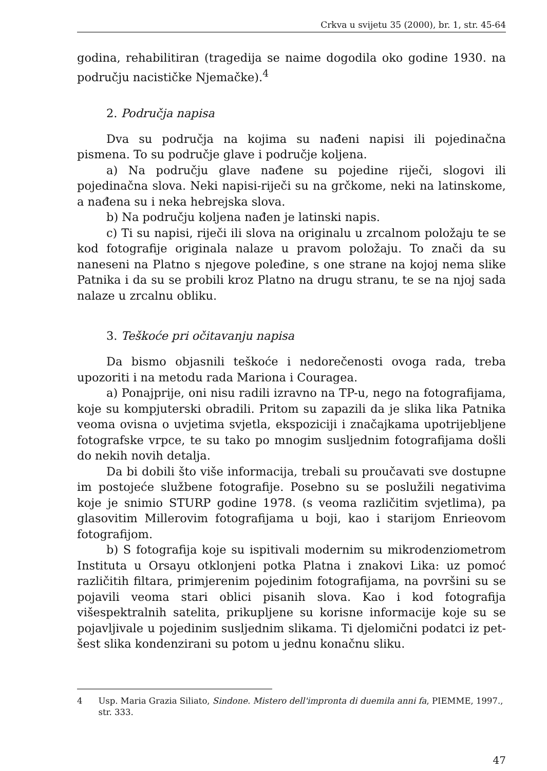Crkva u svijetu 35 (2000), br. 1, str. 45-64
godina, rehabilitiran (tragedija se naime dogodila oko godine 1930. na području nacističke Njemačke).<sup>4</sup>
2. Područja napisa
Dva su područja na kojima su nađeni napisi ili pojedinačna pismena. To su područje glave i područje koljena.
a) Na području glave nađene su pojedine riječi, slogovi ili pojedinačna slova. Neki napisi-riječi su na grčkome, neki na latinskome, a nađena su i neka hebrejska slova.
b) Na području koljena nađen je latinski napis.
c) Ti su napisi, riječi ili slova na originalu u zrcalnom položaju te se kod fotografije originala nalaze u pravom položaju. To znači da su naneseni na Platno s njegove poleđine, s one strane na kojoj nema slike Patnika i da su se probili kroz Platno na drugu stranu, te se na njoj sada nalaze u zrcalnu obliku.
3. Teškoće pri očitavanju napisa
Da bismo objasnili teškoće i nedorečenosti ovoga rada, treba upozoriti i na metodu rada Mariona i Couragea.
a) Ponajprije, oni nisu radili izravno na TP-u, nego na fotografijama, koje su kompjuterski obradili. Pritom su zapazili da je slika lika Patnika veoma ovisna o uvjetima svjetla, ekspoziciji i značajkama upotrijebljene fotografske vrpce, te su tako po mnogim susljednim fotografijama došli do nekih novih detalja.
Da bi dobili što više informacija, trebali su proučavati sve dostupne im postojeće službene fotografije. Posebno su se poslužili negativima koje je snimio STURP godine 1978. (s veoma različitim svjetlima), pa glasovitim Millerovim fotografijama u boji, kao i starijom Enrieovom fotografijom.
b) S fotografija koje su ispitivali modernim su mikrodenziometrom Instituta u Orsayu otklonjeni potka Platna i znakovi Lika: uz pomoć različitih filtara, primjerenim pojedinim fotografijama, na površini su se pojavili veoma stari oblici pisanih slova. Kao i kod fotografija višespektralnih satelita, prikupljene su korisne informacije koje su se pojavljivale u pojedinim susljednim slikama. Ti djelomični podatci iz pet-šest slika kondenzirani su potom u jednu konačnu sliku.
4 Usp. Maria Grazia Siliato, Sindone. Mistero dell'impronta di duemila anni fa, PIEMME, 1997., str. 333.
47